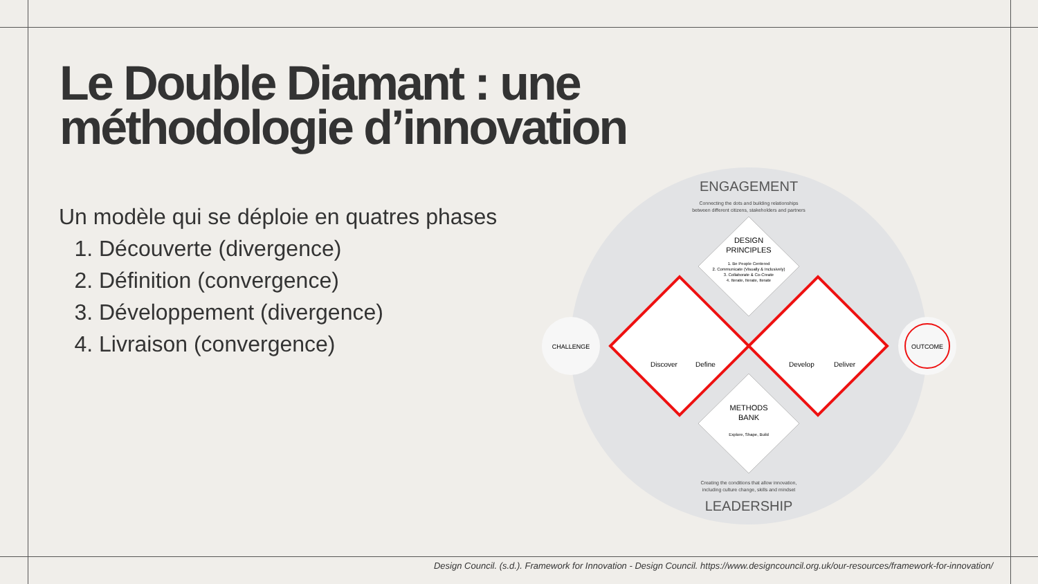Le Double Diamant : une
méthodologie d’innovation
Un modèle qui se déploie en quatres phases
1. Découverte (divergence)
2. Définition (convergence)
3. Développement (divergence)
4. Livraison (convergence)
ENGAGEMENT
Connecting the dots and building relationships
between different citizens, stakeholders and partners
DESIGN
PRINCIPLES
1. Be People Centered
2. Communicate (Visually & Inclusively)
3. Collaborate & Co-Create
4. Iterate, Iterate, Iterate
METHODS
BANK
Explore, Shape, Build
Discover
Define
Develop
Deliver
Creating the conditions that allow innovation,
including culture change, skills and mindset
LEADERSHIP
CHALLENGE
OUTCOME
Design Council. (s.d.). Framework for Innovation - Design Council. https://www.designcouncil.org.uk/our-resources/framework-for-innovation/